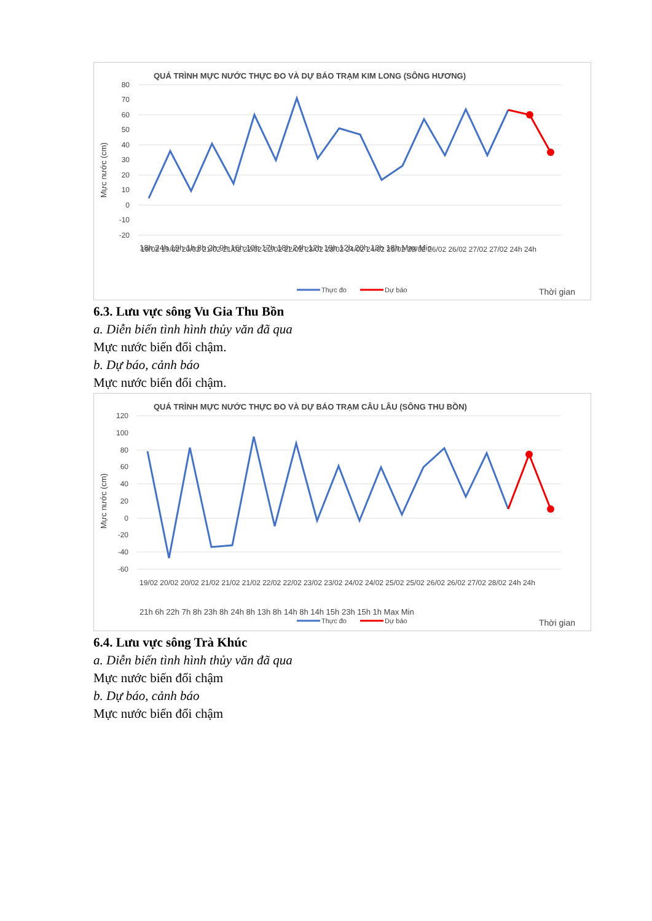QUÁ TRÌNH MỰC NƯỚC THỰC ĐO VÀ DỰ BÁO TRẠM KIM LONG (SÔNG HƯƠNG)
80
70
60
50
40
30
20
10
0
-10
-20
Mực nước (cm)
19/02 19/02 20/02 21/02 21/02 22/02 22/02 22/02 23/02 23/02 24/02 24/02 25/02 25/02 26/02 26/02 27/02 27/02 24h 24h
18h 24h 19h 1h 8h 2h 9h 16h 10h 17h 18h 24h 12h 19h 12h 20h 13h 18h Max Min
Thực đo
Dự báo
Thời gian
6.3. Lưu vực sông Vu Gia Thu Bồn
a. Diễn biến tình hình thủy văn đã qua
Mực nước biến đổi chậm.
b. Dự báo, cảnh báo
Mực nước biến đổi chậm.
QUÁ TRÌNH MỰC NƯỚC THỰC ĐO VÀ DỰ BÁO TRẠM CÂU LÂU (SÔNG THU BỒN)
120
100
80
60
40
20
0
-20
-40
-60
Mực nước (cm)
19/02 20/02 20/02 21/02 21/02 21/02 22/02 22/02 23/02 23/02 24/02 24/02 25/02 25/02 26/02 26/02 27/02 28/02 24h 24h
21h 6h 22h 7h 8h 23h 8h 24h 8h 13h 8h 14h 8h 14h 15h 23h 15h 1h Max Min
Thực đo
Dự báo
Thời gian
6.4. Lưu vực sông Trà Khúc
a. Diễn biến tình hình thủy văn đã qua
Mực nước biến đổi chậm
b. Dự báo, cảnh báo
Mực nước biến đổi chậm